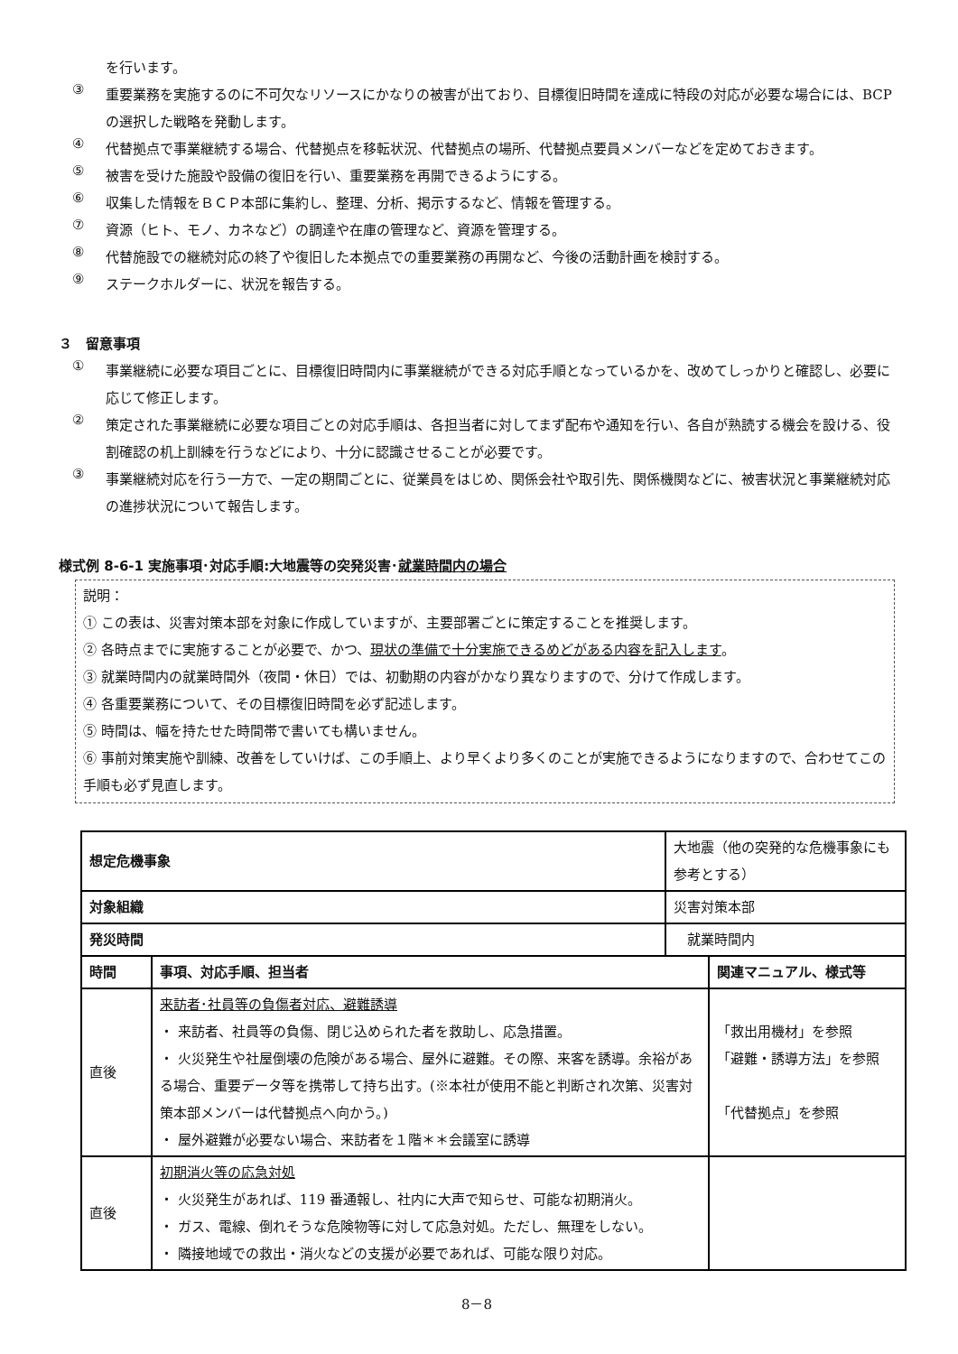を行います。
③
重要業務を実施するのに不可欠なリソースにかなりの被害が出ており、目標復旧時間を達成に特段の対応が必要な場合には、BCP の選択した戦略を発動します。
④
代替拠点で事業継続する場合、代替拠点を移転状況、代替拠点の場所、代替拠点要員メンバーなどを定めておきます。
⑤
被害を受けた施設や設備の復旧を行い、重要業務を再開できるようにする。
⑥
収集した情報をＢＣＰ本部に集約し、整理、分析、掲示するなど、情報を管理する。
⑦
資源（ヒト、モノ、カネなど）の調達や在庫の管理など、資源を管理する。
⑧
代替施設での継続対応の終了や復旧した本拠点での重要業務の再開など、今後の活動計画を検討する。
⑨
ステークホルダーに、状況を報告する。
３　留意事項
①
事業継続に必要な項目ごとに、目標復旧時間内に事業継続ができる対応手順となっているかを、改めてしっかりと確認し、必要に応じて修正します。
②
策定された事業継続に必要な項目ごとの対応手順は、各担当者に対してまず配布や通知を行い、各自が熟読する機会を設ける、役割確認の机上訓練を行うなどにより、十分に認識させることが必要です。
③
事業継続対応を行う一方で、一定の期間ごとに、従業員をはじめ、関係会社や取引先、関係機関などに、被害状況と事業継続対応の進捗状況について報告します。
様式例 8-6-1 実施事項･対応手順:大地震等の突発災害･就業時間内の場合
説明：
① この表は、災害対策本部を対象に作成していますが、主要部署ごとに策定することを推奨します。
② 各時点までに実施することが必要で、かつ、現状の準備で十分実施できるめどがある内容を記入します。
③ 就業時間内の就業時間外（夜間・休日）では、初動期の内容がかなり異なりますので、分けて作成します。
④ 各重要業務について、その目標復旧時間を必ず記述します。
⑤ 時間は、幅を持たせた時間帯で書いても構いません。
⑥ 事前対策実施や訓練、改善をしていけば、この手順上、より早くより多くのことが実施できるようになりますので、合わせてこの手順も必ず見直します。
| 想定危機事象 | | 大地震（他の突発的な危機事象にも参考とする） | |
| 対象組織 | | 災害対策本部 | |
| 発災時間 | | 就業時間内 | |
| 時間 | 事項、対応手順、担当者 | | 関連マニュアル、様式等 |
| 直後 | 来訪者･社員等の負傷者対応、避難誘導 ・ 来訪者、社員等の負傷、閉じ込められた者を救助し、応急措置。 ・ 火災発生や社屋倒壊の危険がある場合、屋外に避難。その際、来客を誘導。余裕がある場合、重要データ等を携帯して持ち出す。(※本社が使用不能と判断され次第、災害対策本部メンバーは代替拠点へ向かう。) ・ 屋外避難が必要ない場合、来訪者を１階＊＊会議室に誘導 | | 「救出用機材」を参照 「避難・誘導方法」を参照 「代替拠点」を参照 |
| 直後 | 初期消火等の応急対処 ・ 火災発生があれば、119 番通報し、社内に大声で知らせ、可能な初期消火。 ・ ガス、電線、倒れそうな危険物等に対して応急対処。ただし、無理をしない。 ・ 隣接地域での救出・消火などの支援が必要であれば、可能な限り対応。 | | |
8－8